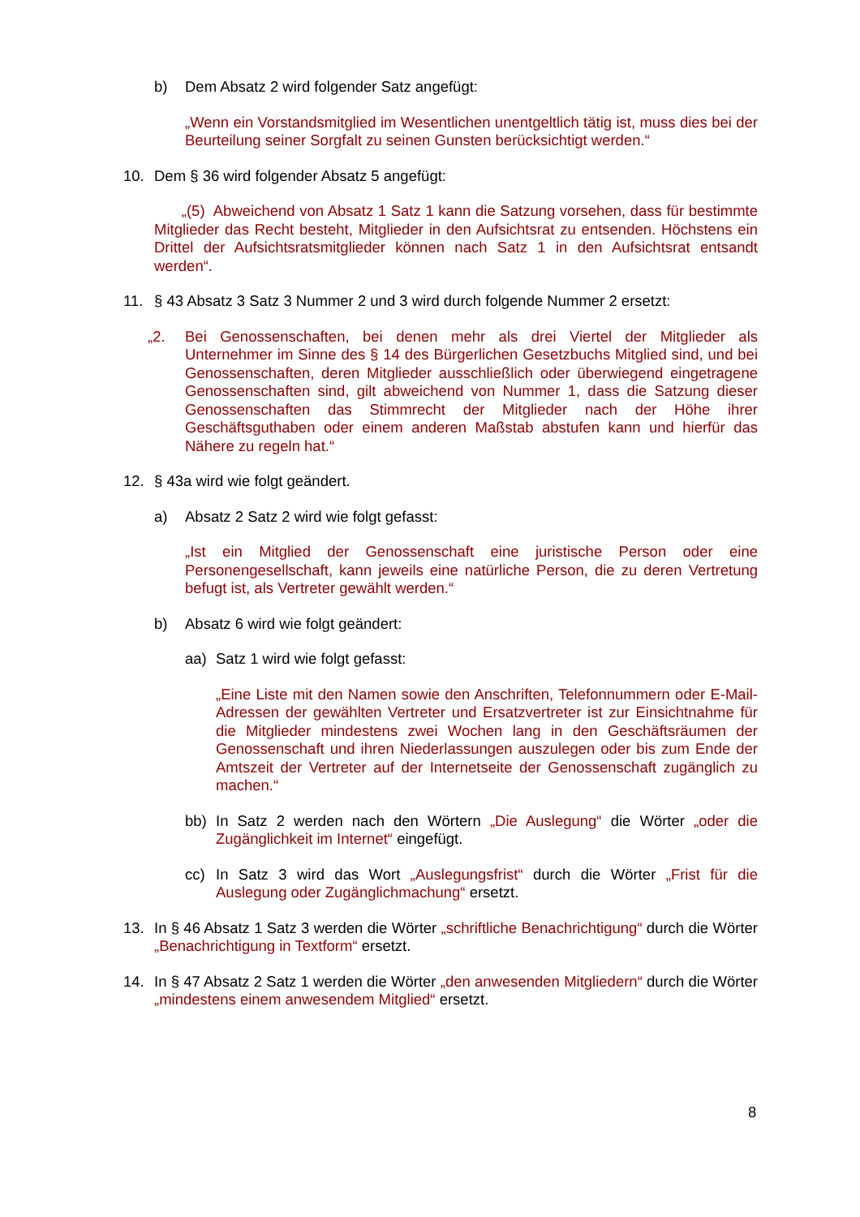b) Dem Absatz 2 wird folgender Satz angefügt:
„Wenn ein Vorstandsmitglied im Wesentlichen unentgeltlich tätig ist, muss dies bei der Beurteilung seiner Sorgfalt zu seinen Gunsten berücksichtigt werden.“
10. Dem § 36 wird folgender Absatz 5 angefügt:
„(5) Abweichend von Absatz 1 Satz 1 kann die Satzung vorsehen, dass für bestimmte Mitglieder das Recht besteht, Mitglieder in den Aufsichtsrat zu entsenden. Höchstens ein Drittel der Aufsichtsratsmitglieder können nach Satz 1 in den Aufsichtsrat entsandt werden“.
11. § 43 Absatz 3 Satz 3 Nummer 2 und 3 wird durch folgende Nummer 2 ersetzt:
„2. Bei Genossenschaften, bei denen mehr als drei Viertel der Mitglieder als Unternehmer im Sinne des § 14 des Bürgerlichen Gesetzbuchs Mitglied sind, und bei Genossenschaften, deren Mitglieder ausschließlich oder überwiegend eingetragene Genossenschaften sind, gilt abweichend von Nummer 1, dass die Satzung dieser Genossenschaften das Stimmrecht der Mitglieder nach der Höhe ihrer Geschäftsguthaben oder einem anderen Maßstab abstufen kann und hierfür das Nähere zu regeln hat.“
12. § 43a wird wie folgt geändert.
a) Absatz 2 Satz 2 wird wie folgt gefasst:
„Ist ein Mitglied der Genossenschaft eine juristische Person oder eine Personengesellschaft, kann jeweils eine natürliche Person, die zu deren Vertretung befugt ist, als Vertreter gewählt werden.“
b) Absatz 6 wird wie folgt geändert:
aa) Satz 1 wird wie folgt gefasst:
„Eine Liste mit den Namen sowie den Anschriften, Telefonnummern oder E-Mail-Adressen der gewählten Vertreter und Ersatzvertreter ist zur Einsichtnahme für die Mitglieder mindestens zwei Wochen lang in den Geschäftsräumen der Genossenschaft und ihren Niederlassungen auszulegen oder bis zum Ende der Amtszeit der Vertreter auf der Internetseite der Genossenschaft zugänglich zu machen.“
bb) In Satz 2 werden nach den Wörtern „Die Auslegung“ die Wörter „oder die Zugänglichkeit im Internet“ eingefügt.
cc) In Satz 3 wird das Wort „Auslegungsfrist“ durch die Wörter „Frist für die Auslegung oder Zugänglichmachung“ ersetzt.
13. In § 46 Absatz 1 Satz 3 werden die Wörter „schriftliche Benachrichtigung“ durch die Wörter „Benachrichtigung in Textform“ ersetzt.
14. In § 47 Absatz 2 Satz 1 werden die Wörter „den anwesenden Mitgliedern“ durch die Wörter „mindestens einem anwesendem Mitglied“ ersetzt.
8